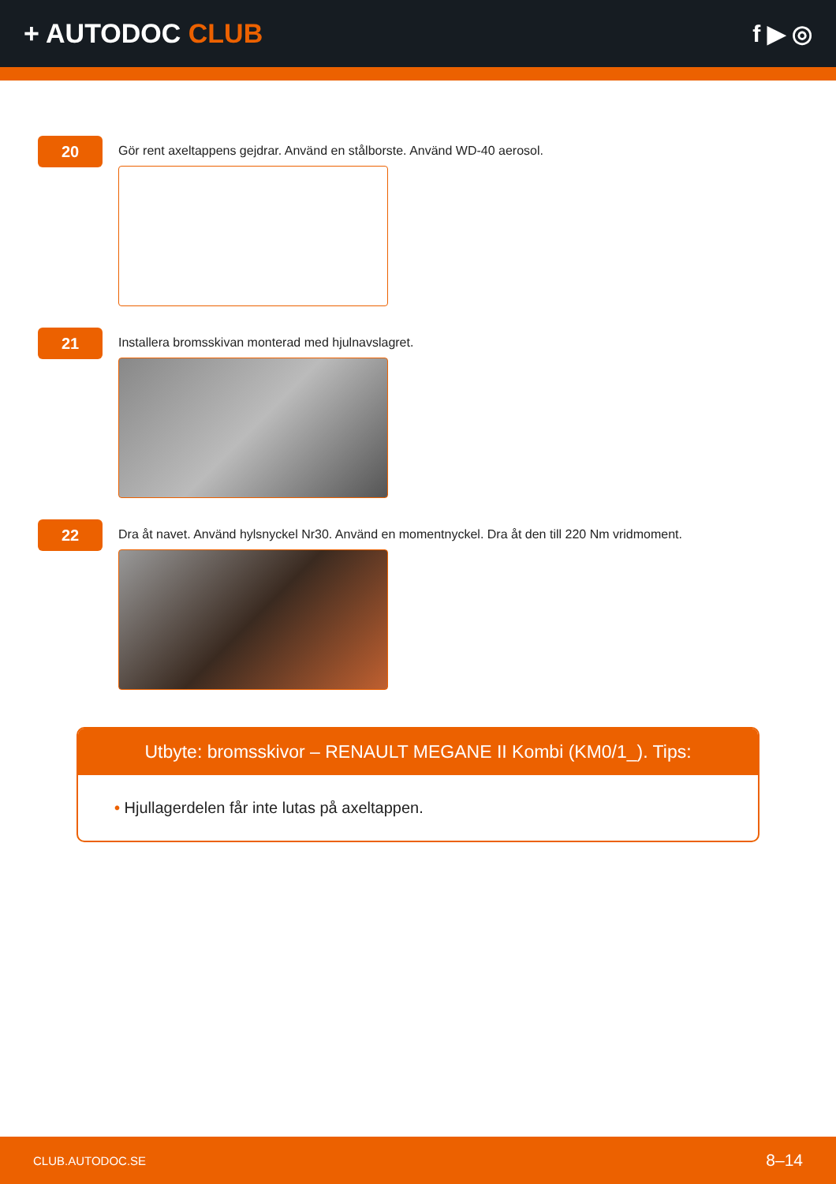+ AUTODOC CLUB f ▶ ◎
20
Gör rent axeltappens gejdrar. Använd en stålborste. Använd WD-40 aerosol.
21
Installera bromsskivan monterad med hjulnavslagret.
22
Dra åt navet. Använd hylsnyckel Nr30. Använd en momentnyckel. Dra åt den till 220 Nm vridmoment.
Utbyte: bromsskivor – RENAULT MEGANE II Kombi (KM0/1_). Tips:
• Hjullagerdelen får inte lutas på axeltappen.
CLUB.AUTODOC.SE 8–14